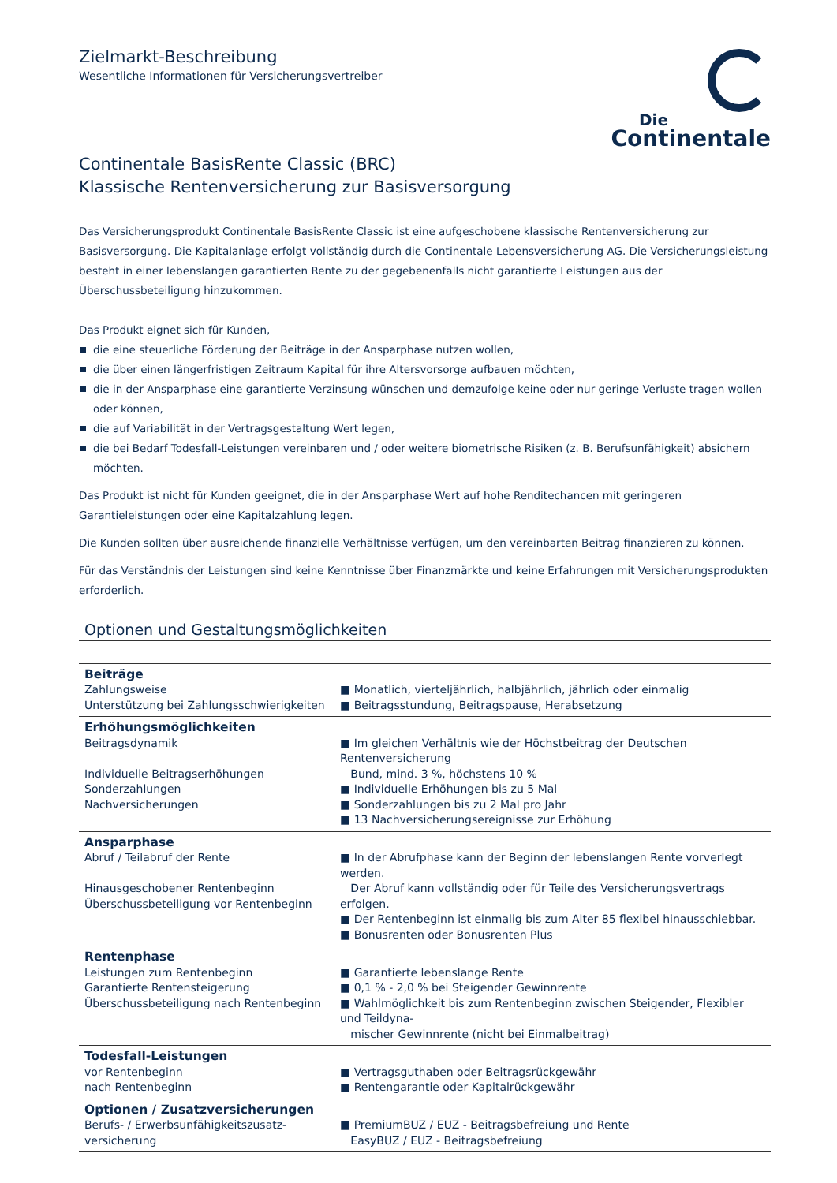Die
Continentale
Zielmarkt-Beschreibung
Wesentliche Informationen für Versicherungsvertreiber
Continentale BasisRente Classic (BRC)
Klassische Rentenversicherung zur Basisversorgung
Das Versicherungsprodukt Continentale BasisRente Classic ist eine aufgeschobene klassische Rentenversicherung zur Basisversorgung. Die Kapitalanlage erfolgt vollständig durch die Continentale Lebensversicherung AG. Die Versicherungsleistung besteht in einer lebenslangen garantierten Rente zu der gegebenenfalls nicht garantierte Leistungen aus der Überschussbeteiligung hinzukommen.
Das Produkt eignet sich für Kunden,
die eine steuerliche Förderung der Beiträge in der Ansparphase nutzen wollen,
die über einen längerfristigen Zeitraum Kapital für ihre Altersvorsorge aufbauen möchten,
die in der Ansparphase eine garantierte Verzinsung wünschen und demzufolge keine oder nur geringe Verluste tragen wollen oder können,
die auf Variabilität in der Vertragsgestaltung Wert legen,
die bei Bedarf Todesfall-Leistungen vereinbaren und / oder weitere biometrische Risiken (z. B. Berufsunfähigkeit) absichern möchten.
Das Produkt ist nicht für Kunden geeignet, die in der Ansparphase Wert auf hohe Renditechancen mit geringeren Garantieleistungen oder eine Kapitalzahlung legen.
Die Kunden sollten über ausreichende finanzielle Verhältnisse verfügen, um den vereinbarten Beitrag finanzieren zu können.
Für das Verständnis der Leistungen sind keine Kenntnisse über Finanzmärkte und keine Erfahrungen mit Versicherungsprodukten erforderlich.
Optionen und Gestaltungsmöglichkeiten
| Beiträge Zahlungsweise Unterstützung bei Zahlungsschwierigkeiten | ■ Monatlich, vierteljährlich, halbjährlich, jährlich oder einmalig ■ Beitragsstundung, Beitragspause, Herabsetzung |
| Erhöhungsmöglichkeiten Beitragsdynamik Individuelle Beitragserhöhungen Sonderzahlungen Nachversicherungen | ■ Im gleichen Verhältnis wie der Höchstbeitrag der Deutschen Rentenversicherung Bund, mind. 3 %, höchstens 10 % ■ Individuelle Erhöhungen bis zu 5 Mal ■ Sonderzahlungen bis zu 2 Mal pro Jahr ■ 13 Nachversicherungsereignisse zur Erhöhung |
| Ansparphase Abruf / Teilabruf der Rente Hinausgeschobener Rentenbeginn Überschussbeteiligung vor Rentenbeginn | ■ In der Abrufphase kann der Beginn der lebenslangen Rente vorverlegt werden. Der Abruf kann vollständig oder für Teile des Versicherungsvertrags erfolgen. ■ Der Rentenbeginn ist einmalig bis zum Alter 85 flexibel hinausschiebbar. ■ Bonusrenten oder Bonusrenten Plus |
| Rentenphase Leistungen zum Rentenbeginn Garantierte Rentensteigerung Überschussbeteiligung nach Rentenbeginn | ■ Garantierte lebenslange Rente ■ 0,1 % - 2,0 % bei Steigender Gewinnrente ■ Wahlmöglichkeit bis zum Rentenbeginn zwischen Steigender, Flexibler und Teildyna- mischer Gewinnrente (nicht bei Einmalbeitrag) |
| Todesfall-Leistungen vor Rentenbeginn nach Rentenbeginn | ■ Vertragsguthaben oder Beitragsrückgewähr ■ Rentengarantie oder Kapitalrückgewähr |
| Optionen / Zusatzversicherungen Berufs- / Erwerbsunfähigkeitszusatz- versicherung | ■ PremiumBUZ / EUZ - Beitragsbefreiung und Rente EasyBUZ / EUZ - Beitragsbefreiung |